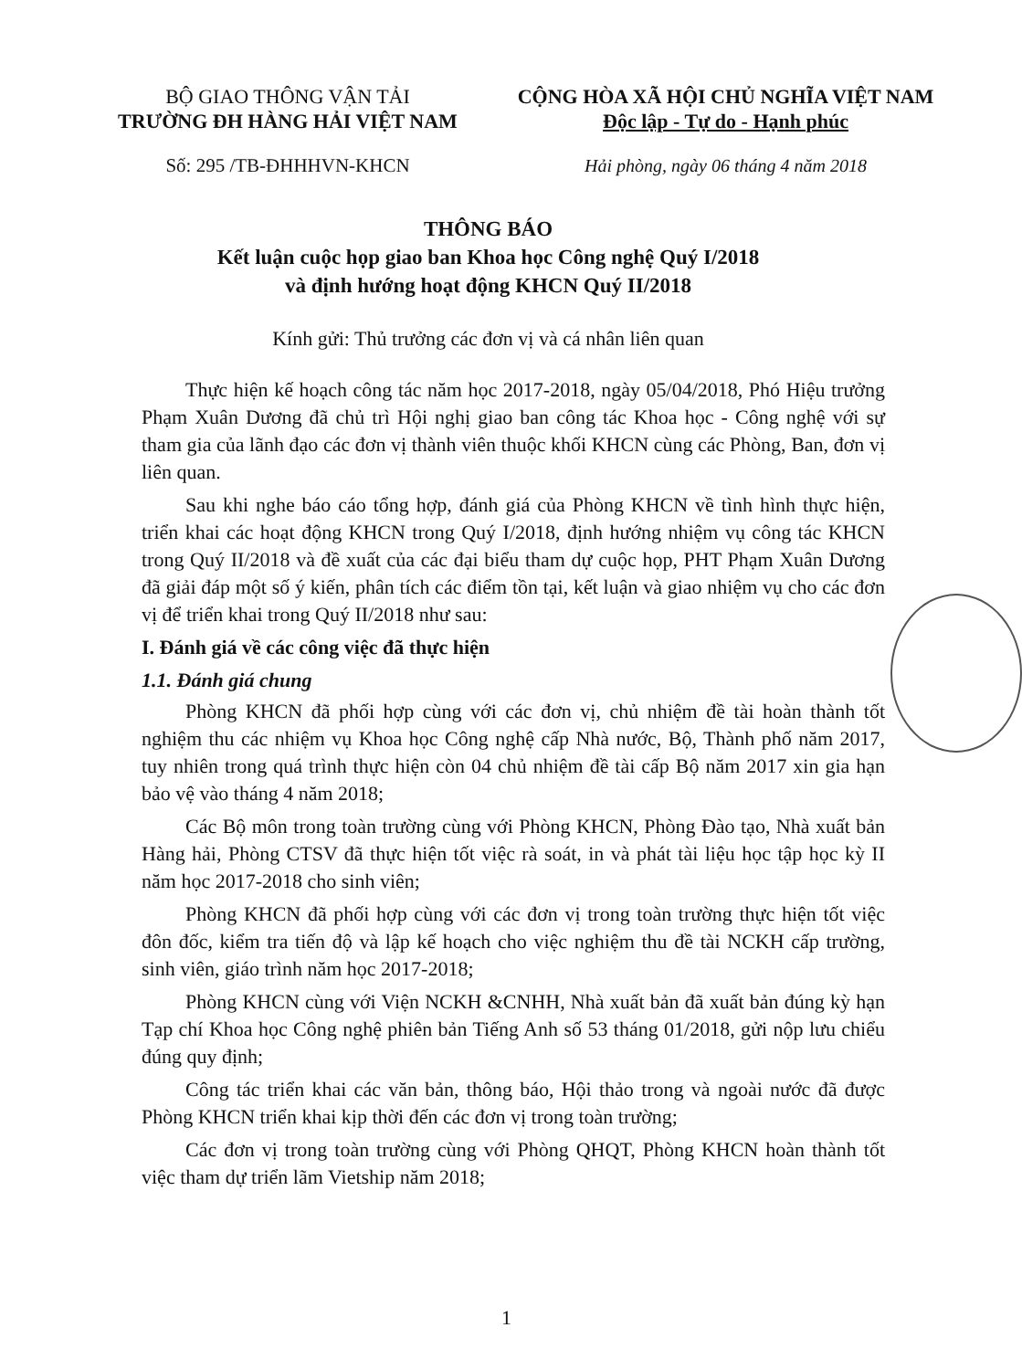BỘ GIAO THÔNG VẬN TẢI
TRƯỜNG ĐH HÀNG HẢI VIỆT NAM
CỘNG HÒA XÃ HỘI CHỦ NGHĨA VIỆT NAM
Độc lập - Tự do - Hạnh phúc
Số: 295 /TB-ĐHHHVN-KHCN Hải phòng, ngày 06 tháng 4 năm 2018
THÔNG BÁO
Kết luận cuộc họp giao ban Khoa học Công nghệ Quý I/2018
và định hướng hoạt động KHCN Quý II/2018
Kính gửi: Thủ trưởng các đơn vị và cá nhân liên quan
Thực hiện kế hoạch công tác năm học 2017-2018, ngày 05/04/2018, Phó Hiệu trưởng Phạm Xuân Dương đã chủ trì Hội nghị giao ban công tác Khoa học - Công nghệ với sự tham gia của lãnh đạo các đơn vị thành viên thuộc khối KHCN cùng các Phòng, Ban, đơn vị liên quan.
Sau khi nghe báo cáo tổng hợp, đánh giá của Phòng KHCN về tình hình thực hiện, triển khai các hoạt động KHCN trong Quý I/2018, định hướng nhiệm vụ công tác KHCN trong Quý II/2018 và đề xuất của các đại biểu tham dự cuộc họp, PHT Phạm Xuân Dương đã giải đáp một số ý kiến, phân tích các điểm tồn tại, kết luận và giao nhiệm vụ cho các đơn vị để triển khai trong Quý II/2018 như sau:
I. Đánh giá về các công việc đã thực hiện
1.1. Đánh giá chung
Phòng KHCN đã phối hợp cùng với các đơn vị, chủ nhiệm đề tài hoàn thành tốt nghiệm thu các nhiệm vụ Khoa học Công nghệ cấp Nhà nước, Bộ, Thành phố năm 2017, tuy nhiên trong quá trình thực hiện còn 04 chủ nhiệm đề tài cấp Bộ năm 2017 xin gia hạn bảo vệ vào tháng 4 năm 2018;
Các Bộ môn trong toàn trường cùng với Phòng KHCN, Phòng Đào tạo, Nhà xuất bản Hàng hải, Phòng CTSV đã thực hiện tốt việc rà soát, in và phát tài liệu học tập học kỳ II năm học 2017-2018 cho sinh viên;
Phòng KHCN đã phối hợp cùng với các đơn vị trong toàn trường thực hiện tốt việc đôn đốc, kiểm tra tiến độ và lập kế hoạch cho việc nghiệm thu đề tài NCKH cấp trường, sinh viên, giáo trình năm học 2017-2018;
Phòng KHCN cùng với Viện NCKH &CNHH, Nhà xuất bản đã xuất bản đúng kỳ hạn Tạp chí Khoa học Công nghệ phiên bản Tiếng Anh số 53 tháng 01/2018, gửi nộp lưu chiểu đúng quy định;
Công tác triển khai các văn bản, thông báo, Hội thảo trong và ngoài nước đã được Phòng KHCN triển khai kịp thời đến các đơn vị trong toàn trường;
Các đơn vị trong toàn trường cùng với Phòng QHQT, Phòng KHCN hoàn thành tốt việc tham dự triển lãm Vietship năm 2018;
1